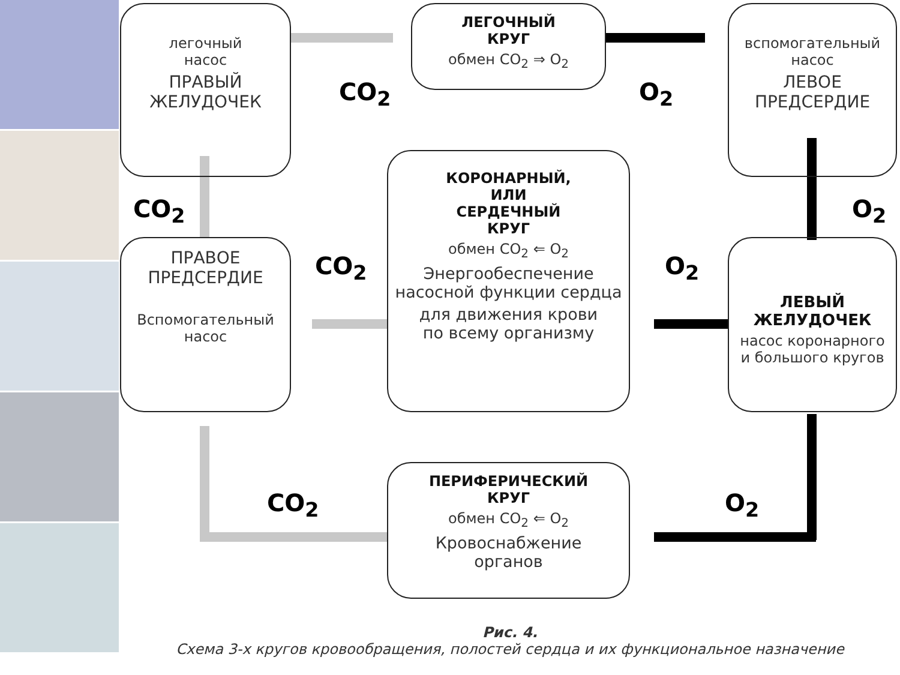легочный
насос
ПРАВЫЙ
ЖЕЛУДОЧЕК
ЛЕГОЧНЫЙ
КРУГ
обмен CO<sub>2</sub> ⇒ O<sub>2</sub>
вспомогательный
насос
ЛЕВОЕ
ПРЕДСЕРДИЕ
CO<sub>2</sub> O<sub>2</sub>
CO<sub>2</sub> O<sub>2</sub>
ПРАВОЕ
ПРЕДСЕРДИЕ
Вспомогательный
насос
КОРОНАРНЫЙ,
ИЛИ
СЕРДЕЧНЫЙ
КРУГ
обмен CO<sub>2</sub> ⇐ O<sub>2</sub>
Энергообеспечение насосной функции сердца
для движения крови
по всему организму
CO<sub>2</sub> O<sub>2</sub>
ЛЕВЫЙ
ЖЕЛУДОЧЕК
насос коронарного
и большого кругов
CO<sub>2</sub> O<sub>2</sub>
ПЕРИФЕРИЧЕСКИЙ
КРУГ
обмен CO<sub>2</sub> ⇐ O<sub>2</sub>
Кровоснабжение
органов
Рис. 4.
Схема 3-х кругов кровообращения, полостей сердца и их функциональное назначение